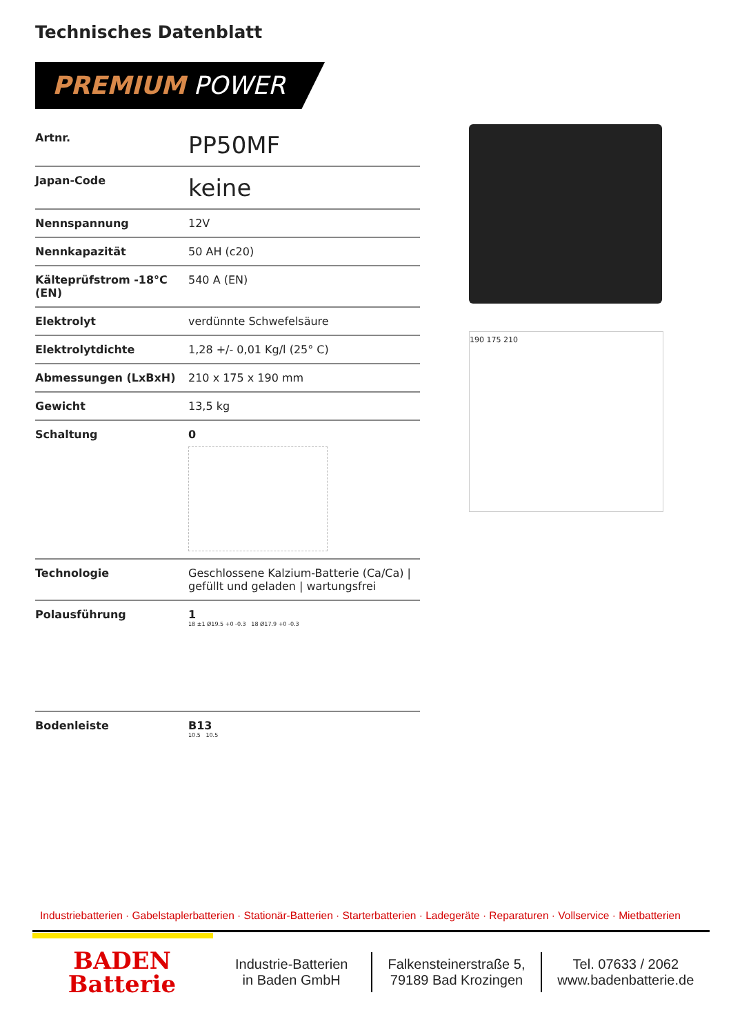Technisches Datenblatt
PREMIUM POWER
| Artnr. | PP50MF |
| Japan-Code | keine |
| Nennspannung | 12V |
| Nennkapazität | 50 AH (c20) |
| Kälteprüfstrom -18°C (EN) | 540 A (EN) |
| Elektrolyt | verdünnte Schwefelsäure |
| Elektrolytdichte | 1,28 +/- 0,01 Kg/l (25° C) |
| Abmessungen (LxBxH) | 210 x 175 x 190 mm |
| Gewicht | 13,5 kg |
| Schaltung | 0 |
| Technologie | Geschlossene Kalzium-Batterie (Ca/Ca) / gefüllt und geladen / wartungsfrei |
| Polausführung | 1 18 ±1 Ø19.5 +0 -0.3 18 Ø17.9 +0 -0.3 |
| Bodenleiste | B13 10.5 10.5 |
190 175 210
Industriebatterien · Gabelstaplerbatterien · Stationär-Batterien · Starterbatterien · Ladegeräte · Reparaturen · Vollservice · Mietbatterien
BADEN
Batterie
Industrie-Batterien
in Baden GmbH
Falkensteinerstraße 5,
79189 Bad Krozingen
Tel. 07633 / 2062
www.badenbatterie.de